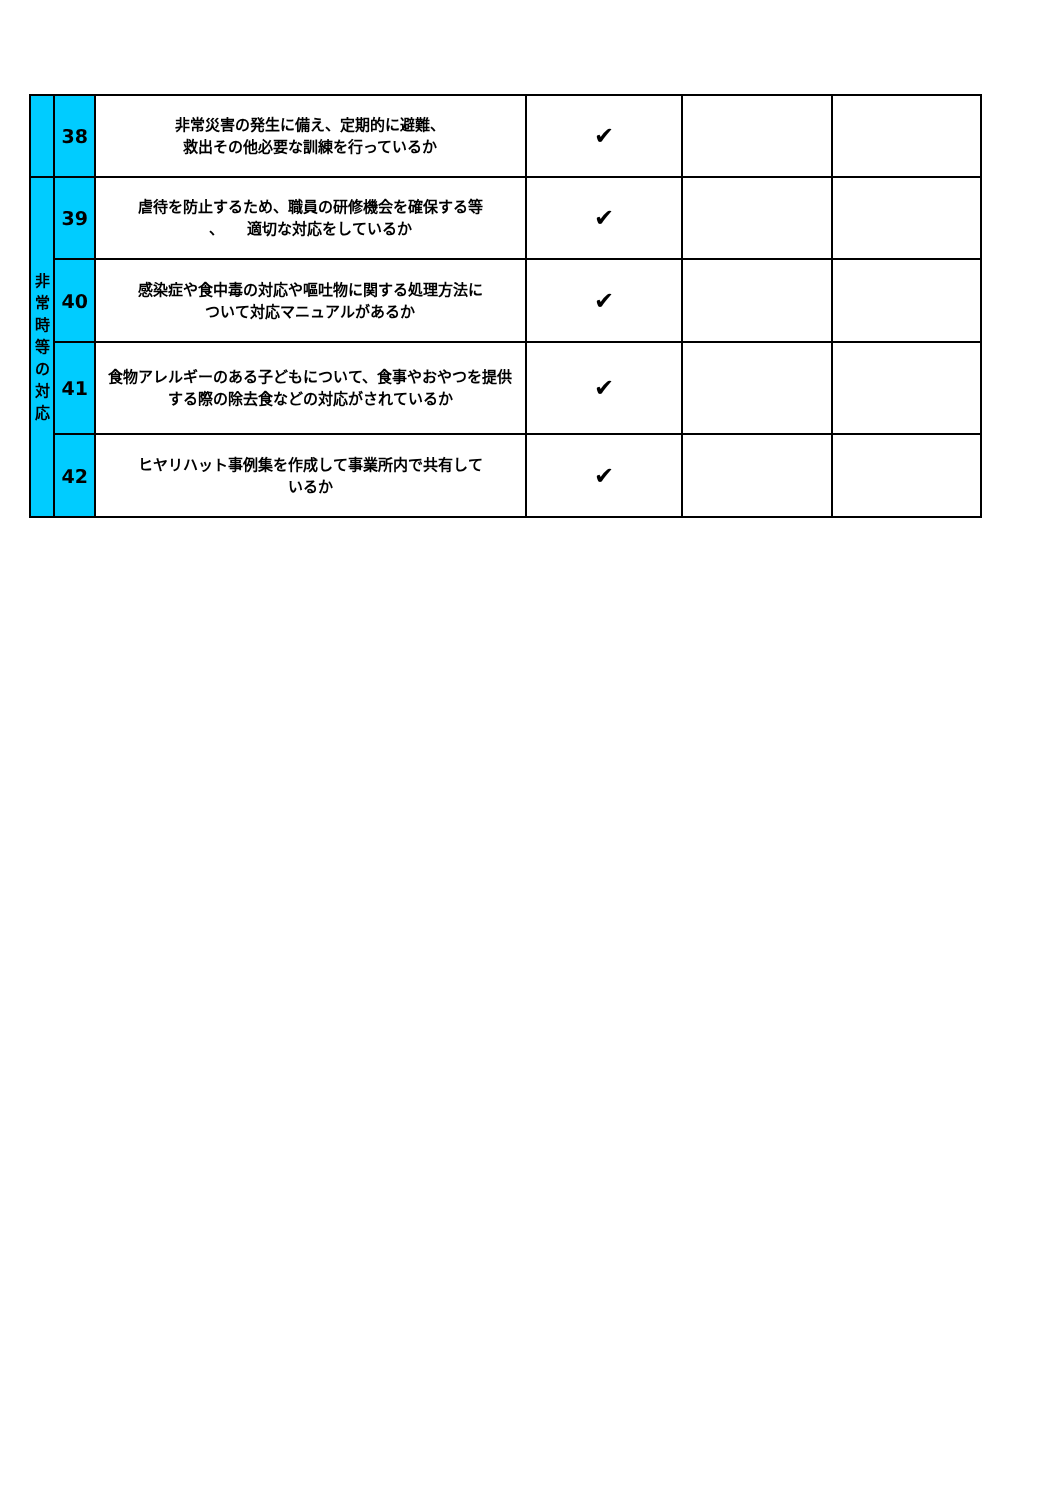| | 38 | 非常災害の発生に備え、定期的に避難、 救出その他必要な訓練を行っているか | ✔ | | |
| 非 常 時 等 の 対 応 | 39 | 虐待を防止するため、職員の研修機会を確保する等 、 適切な対応をしているか | ✔ | | |
| | 40 | 感染症や食中毒の対応や嘔吐物に関する処理方法に ついて対応マニュアルがあるか | ✔ | | |
| | 41 | 食物アレルギーのある子どもについて、食事やおやつを提供する際の除去食などの対応がされているか | ✔ | | |
| | 42 | ヒヤリハット事例集を作成して事業所内で共有して いるか | ✔ | | |